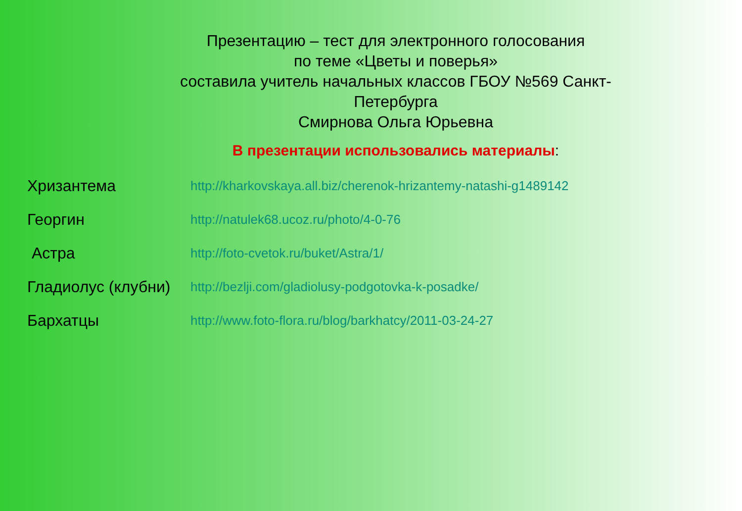Презентацию – тест для электронного голосования
по теме «Цветы и поверья»
составила учитель начальных классов ГБОУ №569 Санкт- Петербурга
Смирнова Ольга Юрьевна
В презентации использовались материалы:
Хризантема
http://kharkovskaya.all.biz/cherenok-hrizantemy-natashi-g1489142
Георгин
http://natulek68.ucoz.ru/photo/4-0-76
Астра
http://foto-cvetok.ru/buket/Astra/1/
Гладиолус (клубни)
http://bezlji.com/gladiolusy-podgotovka-k-posadke/
Бархатцы
http://www.foto-flora.ru/blog/barkhatcy/2011-03-24-27